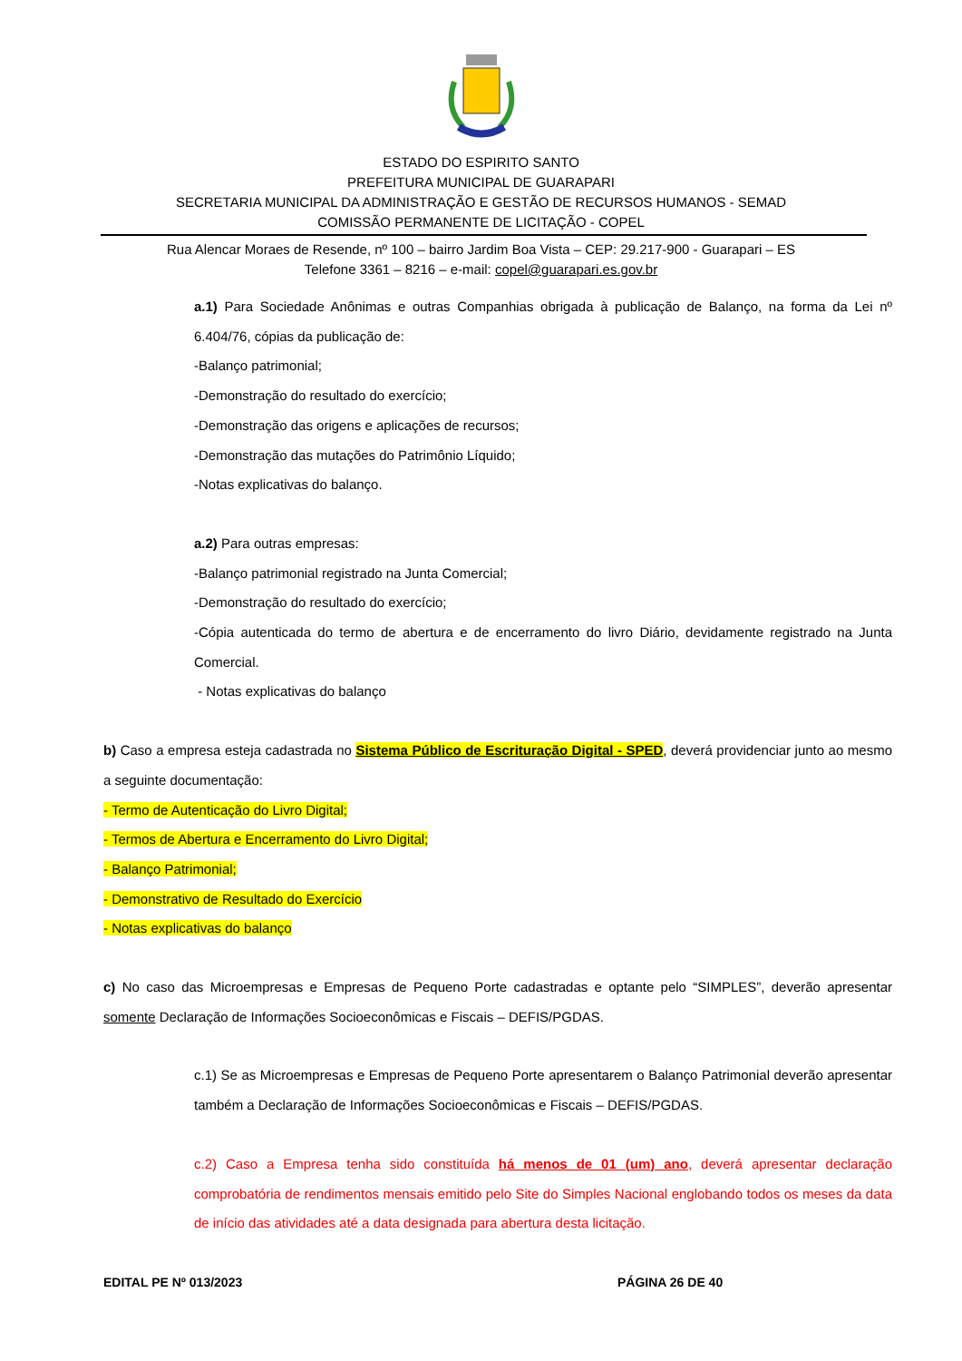ESTADO DO ESPIRITO SANTO
PREFEITURA MUNICIPAL DE GUARAPARI
SECRETARIA MUNICIPAL DA ADMINISTRAÇÃO E GESTÃO DE RECURSOS HUMANOS - SEMAD
COMISSÃO PERMANENTE DE LICITAÇÃO - COPEL
Rua Alencar Moraes de Resende, nº 100 – bairro Jardim Boa Vista – CEP: 29.217-900 - Guarapari – ES
Telefone 3361 – 8216 – e-mail: copel@guarapari.es.gov.br
a.1) Para Sociedade Anônimas e outras Companhias obrigada à publicação de Balanço, na forma da Lei nº 6.404/76, cópias da publicação de:
-Balanço patrimonial;
-Demonstração do resultado do exercício;
-Demonstração das origens e aplicações de recursos;
-Demonstração das mutações do Patrimônio Líquido;
-Notas explicativas do balanço.
a.2) Para outras empresas:
-Balanço patrimonial registrado na Junta Comercial;
-Demonstração do resultado do exercício;
-Cópia autenticada do termo de abertura e de encerramento do livro Diário, devidamente registrado na Junta Comercial.
- Notas explicativas do balanço
b) Caso a empresa esteja cadastrada no Sistema Público de Escrituração Digital - SPED, deverá providenciar junto ao mesmo a seguinte documentação:
- Termo de Autenticação do Livro Digital;
- Termos de Abertura e Encerramento do Livro Digital;
- Balanço Patrimonial;
- Demonstrativo de Resultado do Exercício
- Notas explicativas do balanço
c) No caso das Microempresas e Empresas de Pequeno Porte cadastradas e optante pelo “SIMPLES”, deverão apresentar somente Declaração de Informações Socioeconômicas e Fiscais – DEFIS/PGDAS.
c.1) Se as Microempresas e Empresas de Pequeno Porte apresentarem o Balanço Patrimonial deverão apresentar também a Declaração de Informações Socioeconômicas e Fiscais – DEFIS/PGDAS.
c.2) Caso a Empresa tenha sido constituída há menos de 01 (um) ano, deverá apresentar declaração comprobatória de rendimentos mensais emitido pelo Site do Simples Nacional englobando todos os meses da data de início das atividades até a data designada para abertura desta licitação.
EDITAL PE Nº 013/2023 PÁGINA 26 DE 40